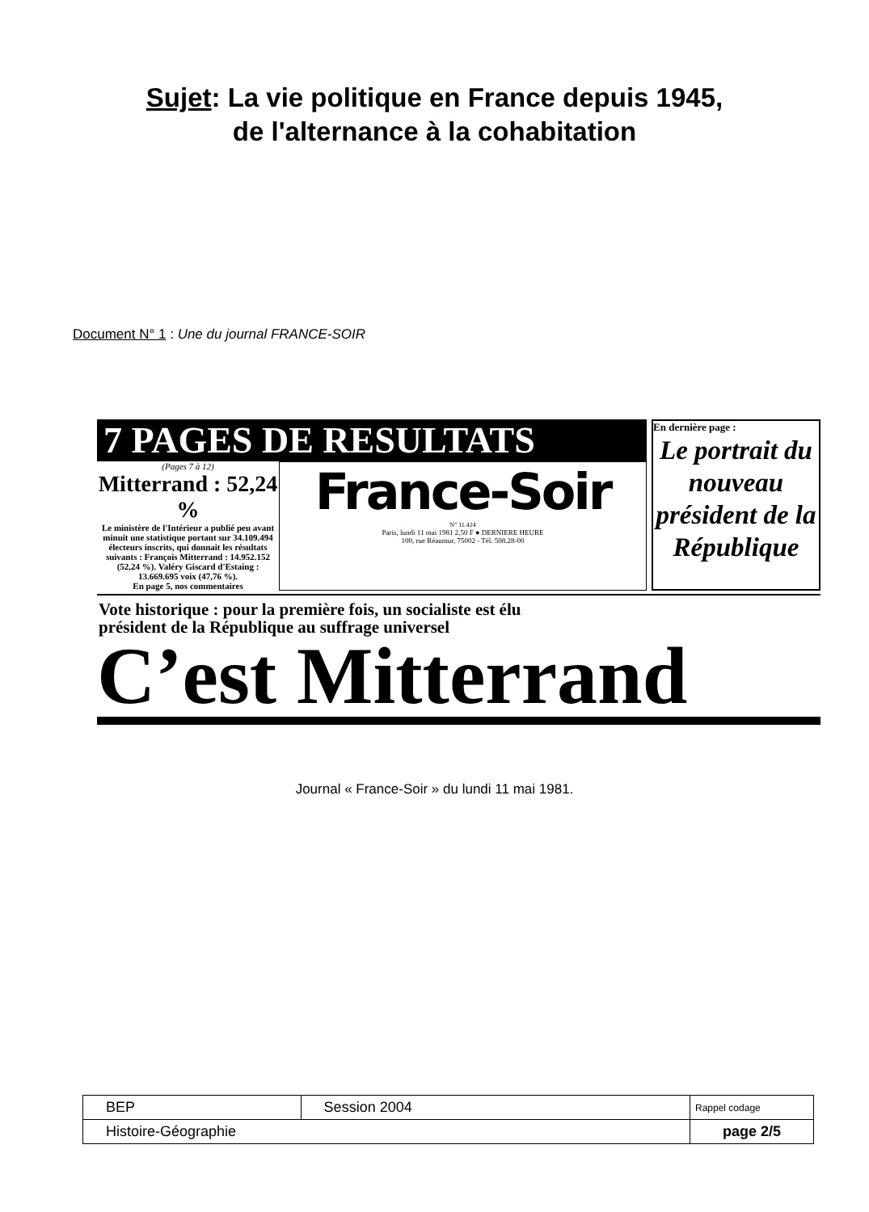Sujet: La vie politique en France depuis 1945,
de l'alternance à la cohabitation
Document N° 1 : Une du journal FRANCE-SOIR
7 PAGES DE RESULTATS
(Pages 7 à 12)
Mitterrand : 52,24 %
Le ministère de l'Intérieur a publié peu avant minuit une statistique portant sur 34.109.494 électeurs inscrits, qui donnait les résultats suivants : François Mitterrand : 14.952.152 (52,24 %). Valéry Giscard d'Estaing : 13.669.695 voix (47,76 %).
En page 5, nos commentaires
France-Soir
N° 11.424
Paris, lundi 11 mai 1981 2,50 F ● DERNIERE HEURE
100, rue Réaumur, 75002 - Tél. 508.28-00
En dernière page :
Le portrait du nouveau président de la République
Vote historique : pour la première fois, un socialiste est élu
président de la République au suffrage universel
C’est Mitterrand
Journal « France-Soir » du lundi 11 mai 1981.
| BEP | Session 2004 | Rappel codage |
| Histoire-Géographie | | page 2/5 |